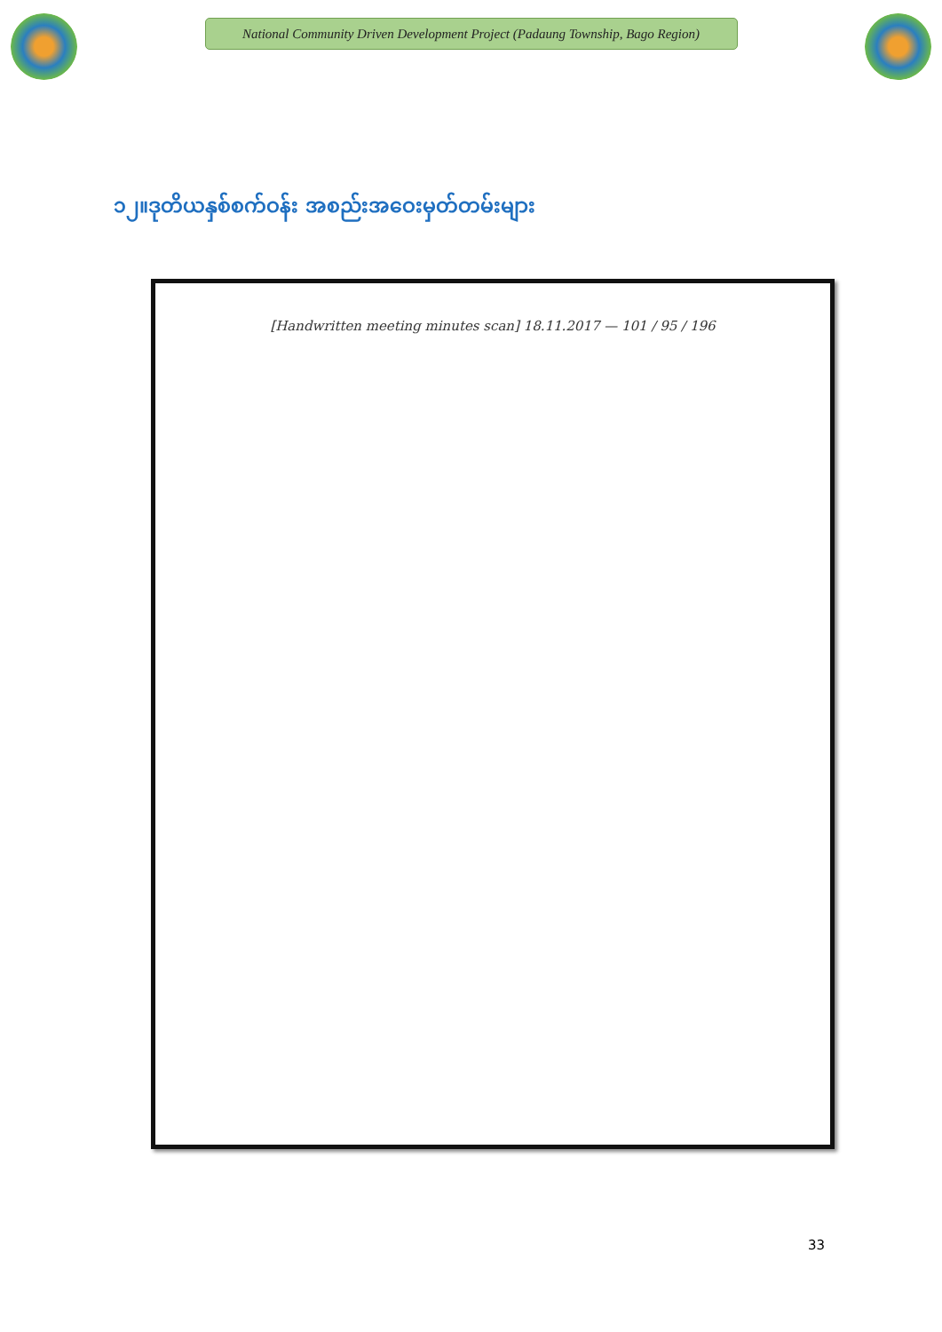National Community Driven Development Project (Padaung Township, Bago Region)
၁၂။ဒုတိယနှစ်စက်ဝန်း အစည်းအဝေးမှတ်တမ်းများ
[Handwritten meeting minutes scan] 18.11.2017 — 101 / 95 / 196
33